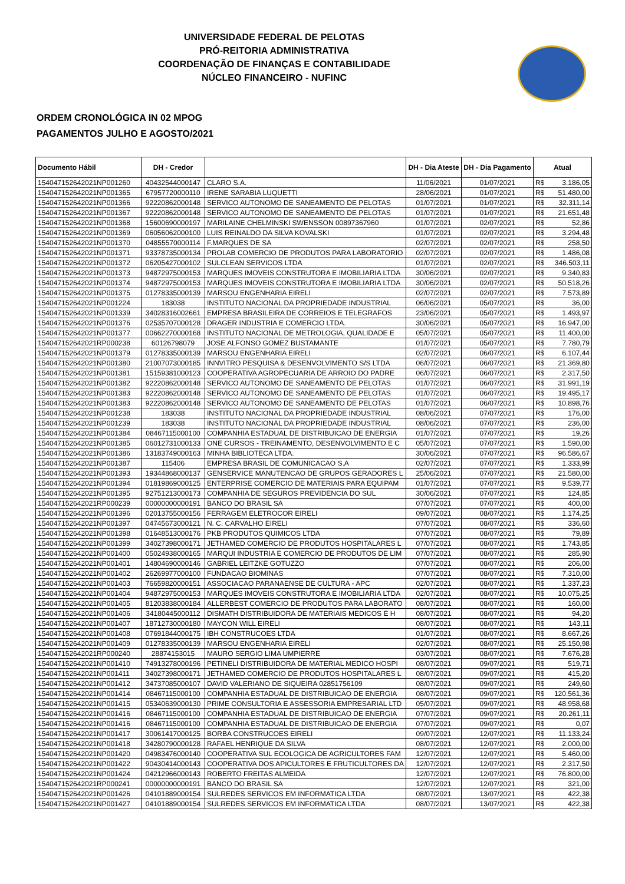UNIVERSIDADE FEDERAL DE PELOTAS
PRÓ-REITORIA ADMINISTRATIVA
COORDENAÇÃO DE FINANÇAS E CONTABILIDADE
NÚCLEO FINANCEIRO - NUFINC
ORDEM CRONOLÓGICA IN 02 MPOG
PAGAMENTOS JULHO E AGOSTO/2021
| Documento Hábil | DH - Credor | | DH - Dia Ateste | DH - Dia Pagamento | Atual | |
| --- | --- | --- | --- | --- | --- | --- |
| 154047152642021NP001260 | 40432544000147 | CLARO S.A. | 11/06/2021 | 01/07/2021 | R$ | 3.186,05 |
| 154047152642021NP001365 | 67957720000110 | IRENE SARABIA LUQUETTI | 28/06/2021 | 01/07/2021 | R$ | 51.480,00 |
| 154047152642021NP001366 | 92220862000148 | SERVICO AUTONOMO DE SANEAMENTO DE PELOTAS | 01/07/2021 | 01/07/2021 | R$ | 32.311,14 |
| 154047152642021NP001367 | 92220862000148 | SERVICO AUTONOMO DE SANEAMENTO DE PELOTAS | 01/07/2021 | 01/07/2021 | R$ | 21.651,48 |
| 154047152642021NP001368 | 15600690000197 | MARILAINE CHELMINSKI SWENSSON 00897367960 | 01/07/2021 | 02/07/2021 | R$ | 52,86 |
| 154047152642021NP001369 | 06056062000100 | LUIS REINALDO DA SILVA KOVALSKI | 01/07/2021 | 02/07/2021 | R$ | 3.294,48 |
| 154047152642021NP001370 | 04855570000114 | F.MARQUES DE SA | 02/07/2021 | 02/07/2021 | R$ | 258,50 |
| 154047152642021NP001371 | 93378735000134 | PROLAB COMERCIO DE PRODUTOS PARA LABORATORIO | 02/07/2021 | 02/07/2021 | R$ | 1.486,08 |
| 154047152642021NP001372 | 06205427000102 | SULCLEAN SERVICOS LTDA | 01/07/2021 | 02/07/2021 | R$ | 346.503,11 |
| 154047152642021NP001373 | 94872975000153 | MARQUES IMOVEIS CONSTRUTORA E IMOBILIARIA LTDA | 30/06/2021 | 02/07/2021 | R$ | 9.340,83 |
| 154047152642021NP001374 | 94872975000153 | MARQUES IMOVEIS CONSTRUTORA E IMOBILIARIA LTDA | 30/06/2021 | 02/07/2021 | R$ | 50.518,26 |
| 154047152642021NP001375 | 01278335000139 | MARSOU ENGENHARIA EIRELI | 02/07/2021 | 02/07/2021 | R$ | 7.573,89 |
| 154047152642021NP001224 | 183038 | INSTITUTO NACIONAL DA PROPRIEDADE INDUSTRIAL | 06/06/2021 | 05/07/2021 | R$ | 36,00 |
| 154047152642021NP001339 | 34028316002661 | EMPRESA BRASILEIRA DE CORREIOS E TELEGRAFOS | 23/06/2021 | 05/07/2021 | R$ | 1.493,97 |
| 154047152642021NP001376 | 02535707000128 | DRAGER INDUSTRIA E COMERCIO LTDA. | 30/06/2021 | 05/07/2021 | R$ | 16.947,00 |
| 154047152642021NP001377 | 00662270000168 | INSTITUTO NACIONAL DE METROLOGIA, QUALIDADE E | 05/07/2021 | 05/07/2021 | R$ | 11.400,00 |
| 154047152642021RP000238 | 60126798079 | JOSE ALFONSO GOMEZ BUSTAMANTE | 01/07/2021 | 05/07/2021 | R$ | 7.780,79 |
| 154047152642021NP001379 | 01278335000139 | MARSOU ENGENHARIA EIRELI | 02/07/2021 | 06/07/2021 | R$ | 6.107,44 |
| 154047152642021NP001380 | 21007073000185 | INNVITRO PESQUISA & DESENVOLVIMENTO S/S LTDA | 06/07/2021 | 06/07/2021 | R$ | 21.369,80 |
| 154047152642021NP001381 | 15159381000123 | COOPERATIVA AGROPECUARIA DE ARROIO DO PADRE | 06/07/2021 | 06/07/2021 | R$ | 2.317,50 |
| 154047152642021NP001382 | 92220862000148 | SERVICO AUTONOMO DE SANEAMENTO DE PELOTAS | 01/07/2021 | 06/07/2021 | R$ | 31.991,19 |
| 154047152642021NP001383 | 92220862000148 | SERVICO AUTONOMO DE SANEAMENTO DE PELOTAS | 01/07/2021 | 06/07/2021 | R$ | 19.495,17 |
| 154047152642021NP001383 | 92220862000148 | SERVICO AUTONOMO DE SANEAMENTO DE PELOTAS | 01/07/2021 | 06/07/2021 | R$ | 10.898,76 |
| 154047152642021NP001238 | 183038 | INSTITUTO NACIONAL DA PROPRIEDADE INDUSTRIAL | 08/06/2021 | 07/07/2021 | R$ | 176,00 |
| 154047152642021NP001239 | 183038 | INSTITUTO NACIONAL DA PROPRIEDADE INDUSTRIAL | 08/06/2021 | 07/07/2021 | R$ | 236,00 |
| 154047152642021NP001384 | 08467115000100 | COMPANHIA ESTADUAL DE DISTRIBUICAO DE ENERGIA | 01/07/2021 | 07/07/2021 | R$ | 19,26 |
| 154047152642021NP001385 | 06012731000133 | ONE CURSOS - TREINAMENTO, DESENVOLVIMENTO E C | 05/07/2021 | 07/07/2021 | R$ | 1.590,00 |
| 154047152642021NP001386 | 13183749000163 | MINHA BIBLIOTECA LTDA. | 30/06/2021 | 07/07/2021 | R$ | 96.586,67 |
| 154047152642021NP001387 | 115406 | EMPRESA BRASIL DE COMUNICACAO S.A | 02/07/2021 | 07/07/2021 | R$ | 1.333,99 |
| 154047152642021NP001393 | 19344868000137 | GENSERVICE MANUTENCAO DE GRUPOS GERADORES L | 25/06/2021 | 07/07/2021 | R$ | 21.580,00 |
| 154047152642021NP001394 | 01819869000125 | ENTERPRISE COMERCIO DE MATERIAIS PARA EQUIPAM | 01/07/2021 | 07/07/2021 | R$ | 9.539,77 |
| 154047152642021NP001395 | 92751213000173 | COMPANHIA DE SEGUROS PREVIDENCIA DO SUL | 30/06/2021 | 07/07/2021 | R$ | 124,85 |
| 154047152642021RP000239 | 00000000000191 | BANCO DO BRASIL SA | 07/07/2021 | 07/07/2021 | R$ | 400,00 |
| 154047152642021NP001396 | 02013755000156 | FERRAGEM ELETROCOR EIRELI | 09/07/2021 | 08/07/2021 | R$ | 1.174,25 |
| 154047152642021NP001397 | 04745673000121 | N. C. CARVALHO EIRELI | 07/07/2021 | 08/07/2021 | R$ | 336,60 |
| 154047152642021NP001398 | 01648513000176 | PKB PRODUTOS QUIMICOS LTDA | 07/07/2021 | 08/07/2021 | R$ | 79,89 |
| 154047152642021NP001399 | 34027398000171 | JETHAMED COMERCIO DE PRODUTOS HOSPITALARES L | 07/07/2021 | 08/07/2021 | R$ | 1.743,85 |
| 154047152642021NP001400 | 05024938000165 | MARQUI INDUSTRIA E COMERCIO DE PRODUTOS DE LIM | 07/07/2021 | 08/07/2021 | R$ | 285,90 |
| 154047152642021NP001401 | 14804690000146 | GABRIEL LEITZKE GOTUZZO | 07/07/2021 | 08/07/2021 | R$ | 206,00 |
| 154047152642021NP001402 | 26269977000100 | FUNDACAO BIOMINAS | 07/07/2021 | 08/07/2021 | R$ | 7.310,00 |
| 154047152642021NP001403 | 76659820000151 | ASSOCIACAO PARANAENSE DE CULTURA - APC | 02/07/2021 | 08/07/2021 | R$ | 1.337,23 |
| 154047152642021NP001404 | 94872975000153 | MARQUES IMOVEIS CONSTRUTORA E IMOBILIARIA LTDA | 02/07/2021 | 08/07/2021 | R$ | 10.075,25 |
| 154047152642021NP001405 | 81203838000184 | ALLERBEST COMERCIO DE PRODUTOS PARA LABORATO | 08/07/2021 | 08/07/2021 | R$ | 160,00 |
| 154047152642021NP001406 | 34180445000112 | DISMATH DISTRIBUIDORA DE MATERIAIS MEDICOS E H | 08/07/2021 | 08/07/2021 | R$ | 94,20 |
| 154047152642021NP001407 | 18712730000180 | MAYCON WILL EIRELI | 08/07/2021 | 08/07/2021 | R$ | 143,11 |
| 154047152642021NP001408 | 07691844000175 | IBH CONSTRUCOES LTDA | 01/07/2021 | 08/07/2021 | R$ | 8.667,26 |
| 154047152642021NP001409 | 01278335000139 | MARSOU ENGENHARIA EIRELI | 02/07/2021 | 08/07/2021 | R$ | 25.150,98 |
| 154047152642021RP000240 | 28874153015 | MAURO SERGIO LIMA UMPIERRE | 03/07/2021 | 08/07/2021 | R$ | 7.676,28 |
| 154047152642021NP001410 | 74913278000196 | PETINELI DISTRIBUIDORA DE MATERIAL MEDICO HOSPI | 08/07/2021 | 09/07/2021 | R$ | 519,71 |
| 154047152642021NP001411 | 34027398000171 | JETHAMED COMERCIO DE PRODUTOS HOSPITALARES L | 08/07/2021 | 09/07/2021 | R$ | 415,20 |
| 154047152642021NP001412 | 34737085000107 | DAVID VALERIANO DE SIQUEIRA 02851756109 | 08/07/2021 | 09/07/2021 | R$ | 249,60 |
| 154047152642021NP001414 | 08467115000100 | COMPANHIA ESTADUAL DE DISTRIBUICAO DE ENERGIA | 08/07/2021 | 09/07/2021 | R$ | 120.561,36 |
| 154047152642021NP001415 | 05340639000130 | PRIME CONSULTORIA E ASSESSORIA EMPRESARIAL LTD | 05/07/2021 | 09/07/2021 | R$ | 48.958,68 |
| 154047152642021NP001416 | 08467115000100 | COMPANHIA ESTADUAL DE DISTRIBUICAO DE ENERGIA | 07/07/2021 | 09/07/2021 | R$ | 20.261,11 |
| 154047152642021NP001416 | 08467115000100 | COMPANHIA ESTADUAL DE DISTRIBUICAO DE ENERGIA | 07/07/2021 | 09/07/2021 | R$ | 0,07 |
| 154047152642021NP001417 | 30061417000125 | BORBA CONSTRUCOES EIRELI | 09/07/2021 | 12/07/2021 | R$ | 11.133,24 |
| 154047152642021NP001418 | 34280790000128 | RAFAEL HENRIQUE DA SILVA | 08/07/2021 | 12/07/2021 | R$ | 2.000,00 |
| 154047152642021NP001420 | 04983476000140 | COOPERATIVA SUL ECOLOGICA DE AGRICULTORES FAM | 12/07/2021 | 12/07/2021 | R$ | 5.460,00 |
| 154047152642021NP001422 | 90430414000143 | COOPERATIVA DOS APICULTORES E FRUTICULTORES DA | 12/07/2021 | 12/07/2021 | R$ | 2.317,50 |
| 154047152642021NP001424 | 04212966000143 | ROBERTO FREITAS ALMEIDA | 12/07/2021 | 12/07/2021 | R$ | 76.800,00 |
| 154047152642021RP000241 | 00000000000191 | BANCO DO BRASIL SA | 12/07/2021 | 12/07/2021 | R$ | 321,00 |
| 154047152642021NP001426 | 04101889000154 | SULREDES SERVICOS EM INFORMATICA LTDA | 08/07/2021 | 13/07/2021 | R$ | 422,38 |
| 154047152642021NP001427 | 04101889000154 | SULREDES SERVICOS EM INFORMATICA LTDA | 08/07/2021 | 13/07/2021 | R$ | 422,38 |